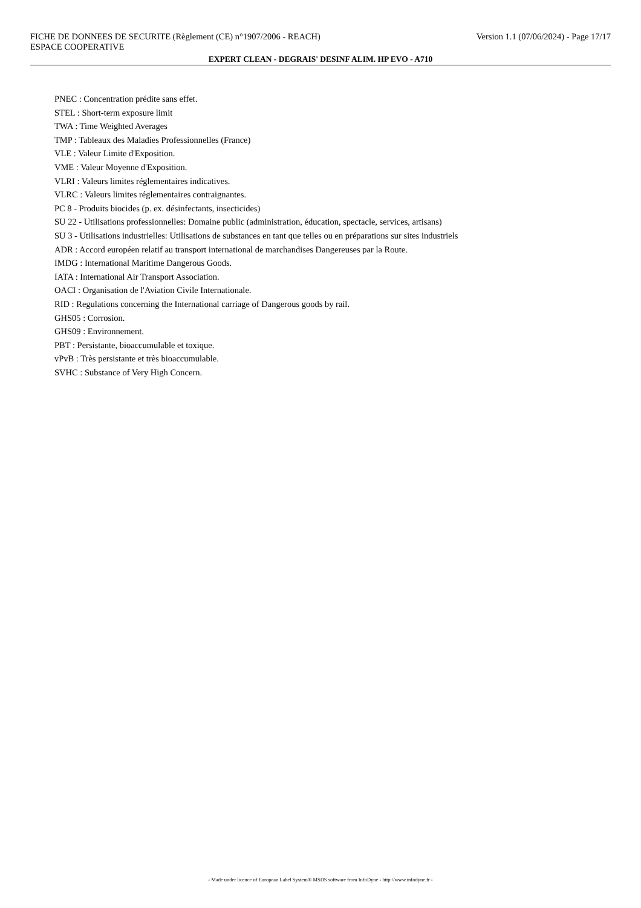FICHE DE DONNEES DE SECURITE (Règlement (CE) n°1907/2006 - REACH) Version 1.1 (07/06/2024) - Page 17/17
ESPACE COOPERATIVE
EXPERT CLEAN - DEGRAIS' DESINF ALIM. HP EVO - A710
PNEC : Concentration prédite sans effet.
STEL : Short-term exposure limit
TWA : Time Weighted Averages
TMP : Tableaux des Maladies Professionnelles (France)
VLE : Valeur Limite d'Exposition.
VME : Valeur Moyenne d'Exposition.
VLRI : Valeurs limites réglementaires indicatives.
VLRC : Valeurs limites réglementaires contraignantes.
PC 8 - Produits biocides (p. ex. désinfectants, insecticides)
SU 22 - Utilisations professionnelles: Domaine public (administration, éducation, spectacle, services, artisans)
SU 3 - Utilisations industrielles: Utilisations de substances en tant que telles ou en préparations sur sites industriels
ADR : Accord européen relatif au transport international de marchandises Dangereuses par la Route.
IMDG : International Maritime Dangerous Goods.
IATA : International Air Transport Association.
OACI : Organisation de l'Aviation Civile Internationale.
RID : Regulations concerning the International carriage of Dangerous goods by rail.
GHS05 : Corrosion.
GHS09 : Environnement.
PBT : Persistante, bioaccumulable et toxique.
vPvB : Très persistante et très bioaccumulable.
SVHC : Substance of Very High Concern.
- Made under licence of European Label System® MSDS software from InfoDyne - http://www.infodyne.fr -